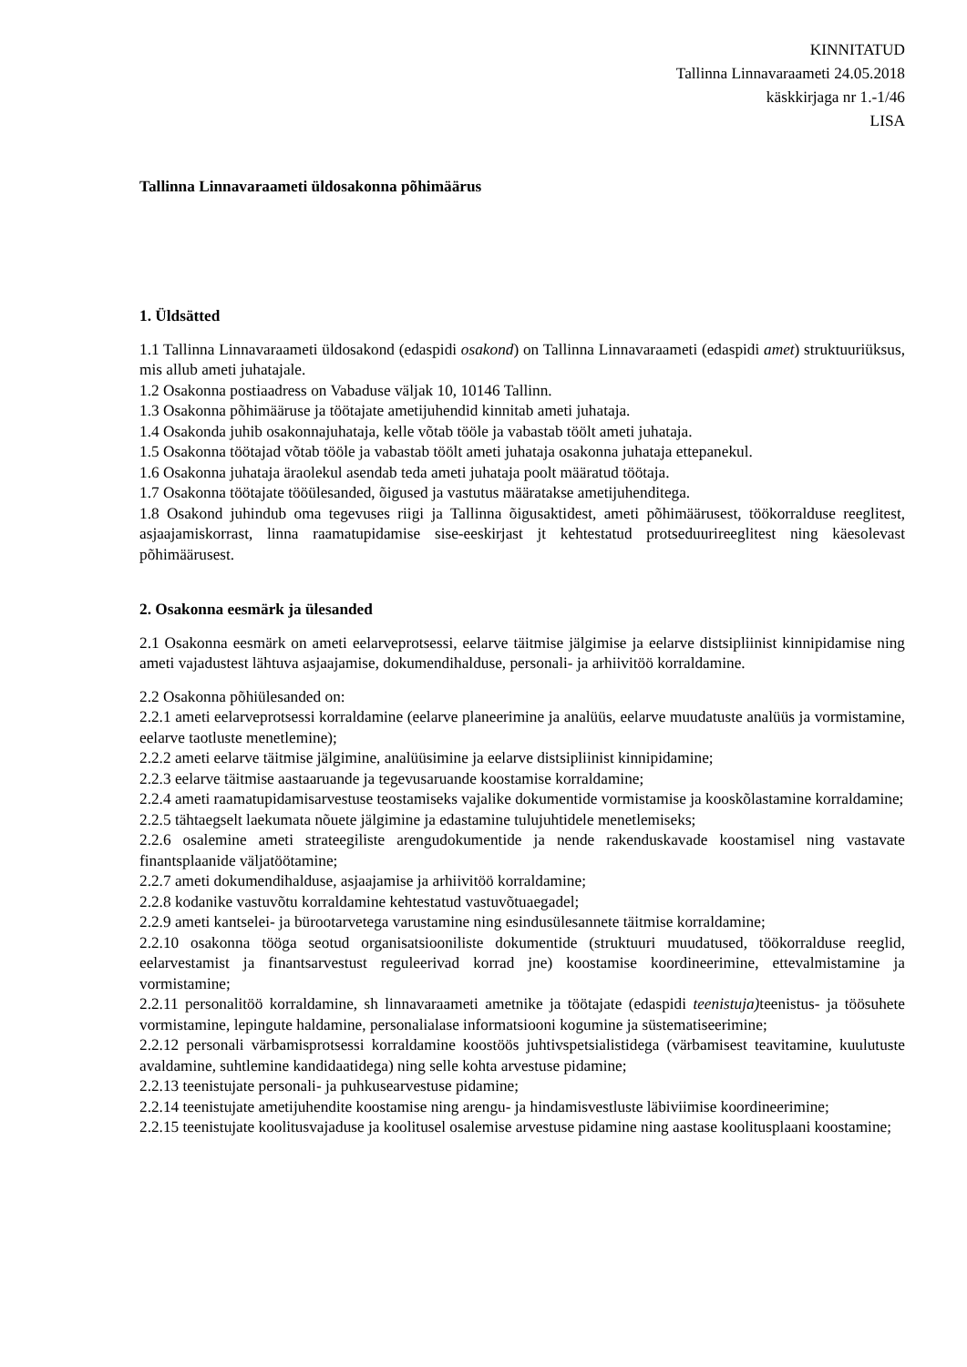KINNITATUD
Tallinna Linnavaraameti 24.05.2018
käskkirjaga nr 1.-1/46
LISA
Tallinna Linnavaraameti üldosakonna põhimäärus
1. Üldsätted
1.1 Tallinna Linnavaraameti üldosakond (edaspidi osakond) on Tallinna Linnavaraameti (edaspidi amet) struktuuriüksus, mis allub ameti juhatajale.
1.2 Osakonna postiaadress on Vabaduse väljak 10, 10146 Tallinn.
1.3 Osakonna põhimääruse ja töötajate ametijuhendid kinnitab ameti juhataja.
1.4 Osakonda juhib osakonnajuhataja, kelle võtab tööle ja vabastab töölt ameti juhataja.
1.5 Osakonna töötajad võtab tööle ja vabastab töölt ameti juhataja osakonna juhataja ettepanekul.
1.6 Osakonna juhataja äraolekul asendab teda ameti juhataja poolt määratud töötaja.
1.7 Osakonna töötajate tööülesanded, õigused ja vastutus määratakse ametijuhenditega.
1.8 Osakond juhindub oma tegevuses riigi ja Tallinna õigusaktidest, ameti põhimäärusest, töökorralduse reeglitest, asjaajamiskorrast, linna raamatupidamise sise-eeskirjast jt kehtestatud protseduurireeglitest ning käesolevast põhimäärusest.
2. Osakonna eesmärk ja ülesanded
2.1 Osakonna eesmärk on ameti eelarveprotsessi, eelarve täitmise jälgimise ja eelarve distsipliinist kinnipidamise ning ameti vajadustest lähtuva asjaajamise, dokumendihalduse, personali- ja arhiivitöö korraldamine.
2.2 Osakonna põhiülesanded on:
2.2.1 ameti eelarveprotsessi korraldamine (eelarve planeerimine ja analüüs, eelarve muudatuste analüüs ja vormistamine, eelarve taotluste menetlemine);
2.2.2 ameti eelarve täitmise jälgimine, analüüsimine ja eelarve distsipliinist kinnipidamine;
2.2.3 eelarve täitmise aastaaruande ja tegevusaruande koostamise korraldamine;
2.2.4 ameti raamatupidamisarvestuse teostamiseks vajalike dokumentide vormistamise ja kooskõlastamine korraldamine;
2.2.5 tähtaegselt laekumata nõuete jälgimine ja edastamine tulujuhtidele menetlemiseks;
2.2.6 osalemine ameti strateegiliste arengudokumentide ja nende rakenduskavade koostamisel ning vastavate finantsplaanide väljatöötamine;
2.2.7 ameti dokumendihalduse, asjaajamise ja arhiivitöö korraldamine;
2.2.8 kodanike vastuvõtu korraldamine kehtestatud vastuvõtuaegadel;
2.2.9 ameti kantselei- ja bürootarvetega varustamine ning esindusülesannete täitmise korraldamine;
2.2.10 osakonna tööga seotud organisatsiooniliste dokumentide (struktuuri muudatused, töökorralduse reeglid, eelarvestamist ja finantsarvestust reguleerivad korrad jne) koostamise koordineerimine, ettevalmistamine ja vormistamine;
2.2.11 personalitöö korraldamine, sh linnavaraameti ametnike ja töötajate (edaspidi teenistuja) teenistus- ja töösuhete vormistamine, lepingute haldamine, personalialase informatsiooni kogumine ja süstematiseerimine;
2.2.12 personali värbamisprotsessi korraldamine koostöös juhtivspetsialistidega (värbamisest teavitamine, kuulutuste avaldamine, suhtlemine kandidaatidega) ning selle kohta arvestuse pidamine;
2.2.13 teenistujate personali- ja puhkusearvestuse pidamine;
2.2.14 teenistujate ametijuhendite koostamise ning arengu- ja hindamisvestluste läbiviimise koordineerimine;
2.2.15 teenistujate koolitusvajaduse ja koolitusel osalemise arvestuse pidamine ning aastase koolitusplaani koostamine;